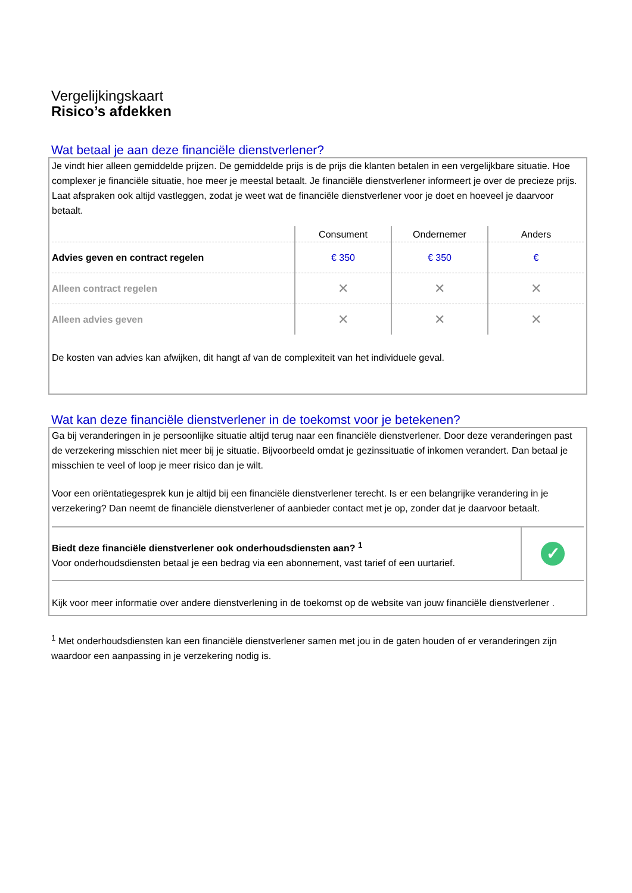Vergelijkingskaart
Risico’s afdekken
Wat betaal je aan deze financiële dienstverlener?
Je vindt hier alleen gemiddelde prijzen. De gemiddelde prijs is de prijs die klanten betalen in een vergelijkbare situatie. Hoe complexer je financiële situatie, hoe meer je meestal betaalt. Je financiële dienstverlener informeert je over de precieze prijs. Laat afspraken ook altijd vastleggen, zodat je weet wat de financiële dienstverlener voor je doet en hoeveel je daarvoor betaalt.
| | Consument | Ondernemer | Anders |
| --- | --- | --- | --- |
| Advies geven en contract regelen | € 350 | € 350 | € |
| Alleen contract regelen | ✕ | ✕ | ✕ |
| Alleen advies geven | ✕ | ✕ | ✕ |
De kosten van advies kan afwijken, dit hangt af van de complexiteit van het individuele geval.
Wat kan deze financiële dienstverlener in de toekomst voor je betekenen?
Ga bij veranderingen in je persoonlijke situatie altijd terug naar een financiële dienstverlener. Door deze veranderingen past de verzekering misschien niet meer bij je situatie. Bijvoorbeeld omdat je gezinssituatie of inkomen verandert. Dan betaal je misschien te veel of loop je meer risico dan je wilt.
Voor een oriëntatiegesprek kun je altijd bij een financiële dienstverlener terecht. Is er een belangrijke verandering in je verzekering? Dan neemt de financiële dienstverlener of aanbieder contact met je op, zonder dat je daarvoor betaalt.
| Biedt deze financiële dienstverlener ook onderhoudsdiensten aan? <sup>1</sup> Voor onderhoudsdiensten betaal je een bedrag via een abonnement, vast tarief of een uurtarief. | ✓ |
Kijk voor meer informatie over andere dienstverlening in de toekomst op de website van jouw financiële dienstverlener .
<sup>1</sup> Met onderhoudsdiensten kan een financiële dienstverlener samen met jou in de gaten houden of er veranderingen zijn waardoor een aanpassing in je verzekering nodig is.